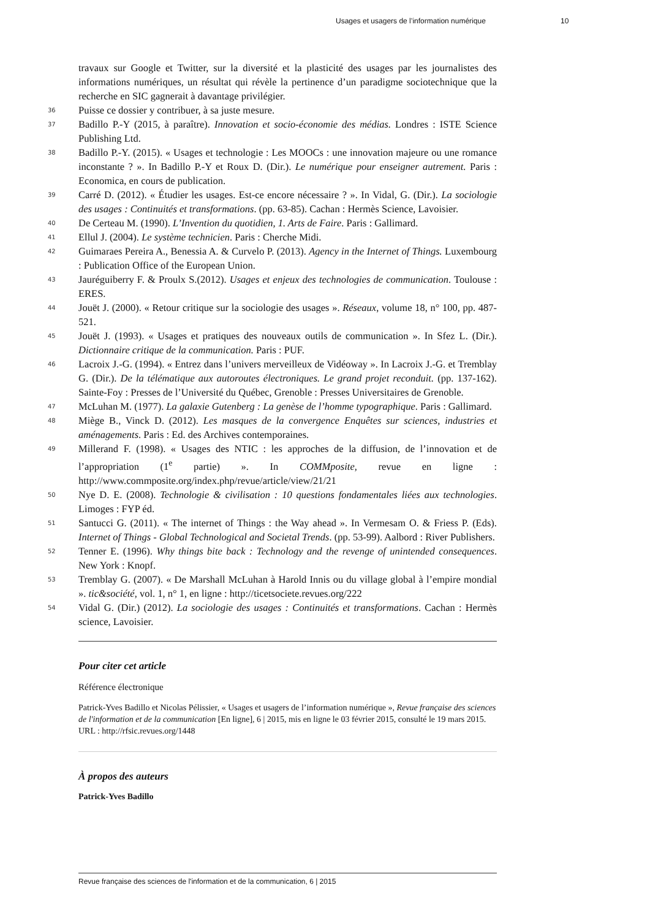Usages et usagers de l’information numérique 10
travaux sur Google et Twitter, sur la diversité et la plasticité des usages par les journalistes des informations numériques, un résultat qui révèle la pertinence d’un paradigme sociotechnique que la recherche en SIC gagnerait à davantage privilégier.
36 Puisse ce dossier y contribuer, à sa juste mesure.
37 Badillo P.-Y (2015, à paraître). Innovation et socio-économie des médias. Londres : ISTE Science Publishing Ltd.
38 Badillo P.-Y. (2015). « Usages et technologie : Les MOOCs : une innovation majeure ou une romance inconstante ? ». In Badillo P.-Y et Roux D. (Dir.). Le numérique pour enseigner autrement. Paris : Economica, en cours de publication.
39 Carré D. (2012). « Étudier les usages. Est-ce encore nécessaire ? ». In Vidal, G. (Dir.). La sociologie des usages : Continuités et transformations. (pp. 63-85). Cachan : Hermès Science, Lavoisier.
40 De Certeau M. (1990). L’Invention du quotidien, 1. Arts de Faire. Paris : Gallimard.
41 Ellul J. (2004). Le système technicien. Paris : Cherche Midi.
42 Guimaraes Pereira A., Benessia A. & Curvelo P. (2013). Agency in the Internet of Things. Luxembourg : Publication Office of the European Union.
43 Jauréguiberry F. & Proulx S.(2012). Usages et enjeux des technologies de communication. Toulouse : ERES.
44 Jouët J. (2000). « Retour critique sur la sociologie des usages ». Réseaux, volume 18, n° 100, pp. 487-521.
45 Jouët J. (1993). « Usages et pratiques des nouveaux outils de communication ». In Sfez L. (Dir.). Dictionnaire critique de la communication. Paris : PUF.
46 Lacroix J.-G. (1994). « Entrez dans l’univers merveilleux de Vidéoway ». In Lacroix J.-G. et Tremblay G. (Dir.). De la télématique aux autoroutes électroniques. Le grand projet reconduit. (pp. 137-162). Sainte-Foy : Presses de l’Université du Québec, Grenoble : Presses Universitaires de Grenoble.
47 McLuhan M. (1977). La galaxie Gutenberg : La genèse de l’homme typographique. Paris : Gallimard.
48 Miège B., Vinck D. (2012). Les masques de la convergence Enquêtes sur sciences, industries et aménagements. Paris : Ed. des Archives contemporaines.
49 Millerand F. (1998). « Usages des NTIC : les approches de la diffusion, de l’innovation et de l’appropriation (1<sup>e</sup> partie) ». In COMMposite, revue en ligne : http://www.commposite.org/index.php/revue/article/view/21/21
50 Nye D. E. (2008). Technologie & civilisation : 10 questions fondamentales liées aux technologies. Limoges : FYP éd.
51 Santucci G. (2011). « The internet of Things : the Way ahead ». In Vermesam O. & Friess P. (Eds). Internet of Things - Global Technological and Societal Trends. (pp. 53-99). Aalbord : River Publishers.
52 Tenner E. (1996). Why things bite back : Technology and the revenge of unintended consequences. New York : Knopf.
53 Tremblay G. (2007). « De Marshall McLuhan à Harold Innis ou du village global à l’empire mondial ». tic&société, vol. 1, n° 1, en ligne : http://ticetsociete.revues.org/222
54 Vidal G. (Dir.) (2012). La sociologie des usages : Continuités et transformations. Cachan : Hermès science, Lavoisier.
Pour citer cet article
Référence électronique
Patrick-Yves Badillo et Nicolas Pélissier, « Usages et usagers de l’information numérique », Revue française des sciences de l'information et de la communication [En ligne], 6 | 2015, mis en ligne le 03 février 2015, consulté le 19 mars 2015. URL : http://rfsic.revues.org/1448
À propos des auteurs
Patrick-Yves Badillo
Revue française des sciences de l'information et de la communication, 6 | 2015